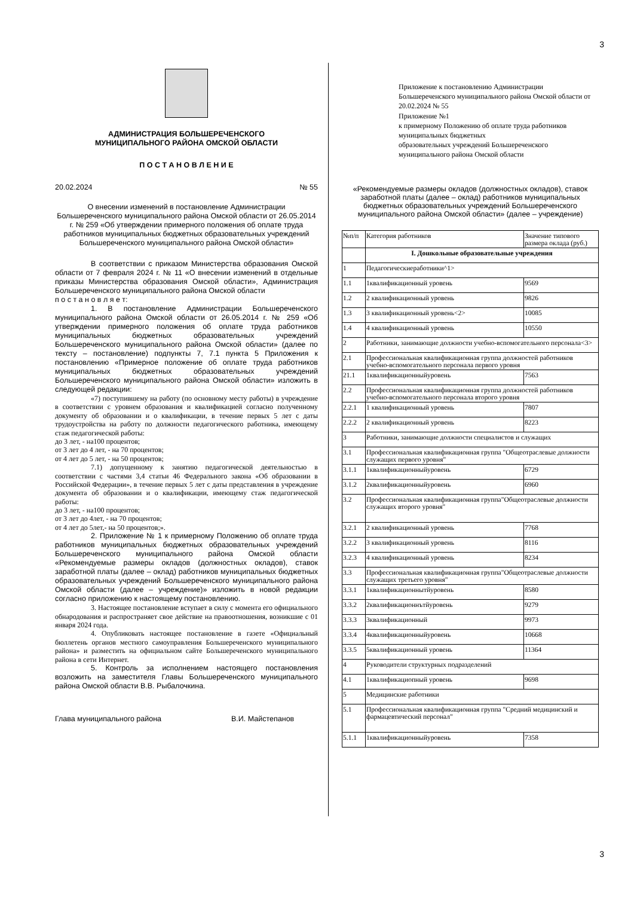3
АДМИНИСТРАЦИЯ БОЛЬШЕРЕЧЕНСКОГО
МУНИЦИПАЛЬНОГО РАЙОНА ОМСКОЙ ОБЛАСТИ
П О С Т А Н О В Л Е Н И Е
20.02.2024 № 55
О внесении изменений в постановление Администрации Большереченского муниципального района Омской области от 26.05.2014 г. № 259 «Об утверждении примерного положения об оплате труда работников муниципальных бюджетных образовательных учреждений Большереченского муниципального района Омской области»
В соответствии с приказом Министерства образования Омской области от 7 февраля 2024 г. № 11 «О внесении изменений в отдельные приказы Министерства образования Омской области», Администрация Большереченского муниципального района Омской области
п о с т а н о в л я е т:
1. В постановление Администрации Большереченского муниципального района Омской области от 26.05.2014 г. № 259 «Об утверждении примерного положения об оплате труда работников муниципальных бюджетных образовательных учреждений Большереченского муниципального района Омской области» (далее по тексту – постановление) подпункты 7, 7.1 пункта 5 Приложения к постановлению «Примерное положение об оплате труда работников муниципальных бюджетных образовательных учреждений Большереченского муниципального района Омской области» изложить в следующей редакции:
«7) поступившему на работу (по основному месту работы) в учреждение в соответствии с уровнем образования и квалификацией согласно полученному документу об образовании и о квалификации, в течение первых 5 лет с даты трудоустройства на работу по должности педагогического работника, имеющему стаж педагогической работы:
до 3 лет, - на100 процентов;
от 3 лет до 4 лет, - на 70 процентов;
от 4 лет до 5 лет, - на 50 процентов;
7.1) допущенному к занятию педагогической деятельностью в соответствии с частями 3,4 статьи 46 Федерального закона «Об образовании в Российской Федерации», в течение первых 5 лет с даты представления в учреждение документа об образовании и о квалификации, имеющему стаж педагогической работы:
до 3 лет, - на100 процентов;
от 3 лет до 4лет, - на 70 процентов;
от 4 лет до 5лет,- на 50 процентов;».
2. Приложение № 1 к примерному Положению об оплате труда работников муниципальных бюджетных образовательных учреждений Большереченского муниципального района Омской области «Рекомендуемые размеры окладов (должностных окладов), ставок заработной платы (далее – оклад) работников муниципальных бюджетных образовательных учреждений Большереченского муниципального района Омской области (далее – учреждение)» изложить в новой редакции согласно приложению к настоящему постановлению.
3. Настоящее постановление вступает в силу с момента его официального обнародования и распространяет свое действие на правоотношения, возникшие с 01 января 2024 года.
4. Опубликовать настоящее постановление в газете «Официальный бюллетень органов местного самоуправления Большереченского муниципального района» и разместить на официальном сайте Большереченского муниципального района в сети Интернет.
5. Контроль за исполнением настоящего постановления возложить на заместителя Главы Большереченского муниципального района Омской области В.В. Рыбалочкина.
Глава муниципального района В.И. Майстепанов
Приложение к постановлению Администрации Большереченского муниципального района Омской области от 20.02.2024 № 55
Приложение №1
к примерному Положению об оплате труда работников муниципальных бюджетных
образовательных учреждений Большереченского муниципального района Омской области
«Рекомендуемые размеры окладов (должностных окладов), ставок заработной платы (далее – оклад) работников муниципальных бюджетных образовательных учреждений Большереченского муниципального района Омской области» (далее – учреждение)
| №п/п | Категория работников | Значение типового размера оклада (руб.) |
| | I. Дошкольные образовательные учреждения | |
| 1 | Педагогическиеработники^1> | |
| 1.1 | 1квалификационный уровень | 9569 |
| 1.2 | 2 квалификационный уровень | 9826 |
| 1.3 | 3 квалификационный уровень<2> | 10085 |
| 1.4 | 4 квалификационный уровень | 10550 |
| 2 | Работники, занимающие должности учебно-вспомогательного персонала<3> | |
| 2.1 | Профессиональная квалификационная группа должностей работников учебно-вспомогательного персонала первого уровня | |
| 21.1 | 1квалификационныйуровень | 7563 |
| 2.2 | Профессиональная квалификационная группа должностей работников учебно-вспомогательного персонала второго уровня | |
| 2.2.1 | 1 квалификационный уровень | 7807 |
| 2.2.2 | 2 квалификационный уровень | 8223 |
| 3 | Работники, занимающие должности специалистов и служащих | |
| 3.1 | Профессиональная квалификационная группа "Общеотраслевые должности служащих первого уровня" | |
| 3.1.1 | 1квалификационныйуровень | 6729 |
| 3.1.2 | 2квалификационныйуровень | 6960 |
| 3.2 | Профессиональная квалификационная группа"Общеотраслевые должности служащих второго уровня" | |
| 3.2.1 | 2 квалификационный уровень | 7768 |
| 3.2.2 | 3 квалификационный уровень | 8116 |
| 3.2.3 | 4 квалификационный уровень | 8234 |
| 3.3 | Профессиональная квалификационная группа"Общеотраслевые должности служащих третьего уровня" | |
| 3.3.1 | 1квалификационнытйуровень | 8580 |
| 3.3.2 | 2квалификационнътйуровень | 9279 |
| 3.3.3 | 3квалификационный | 9973 |
| 3.3.4 | 4квалификационныйуровень | 10668 |
| 3.3.5 | 5квалификационный уровень | 11364 |
| 4 | Руководители структурных подразделений | |
| 4.1 | 1квалификациопный уровень | 9698 |
| 5 | Медицинские работники | |
| 5.1 | Профессиональная квалификационная группа "Средний медицинский и фармацевтический персонал" | |
| 5.1.1 | 1квалификационныйуровень | 7358 |
3